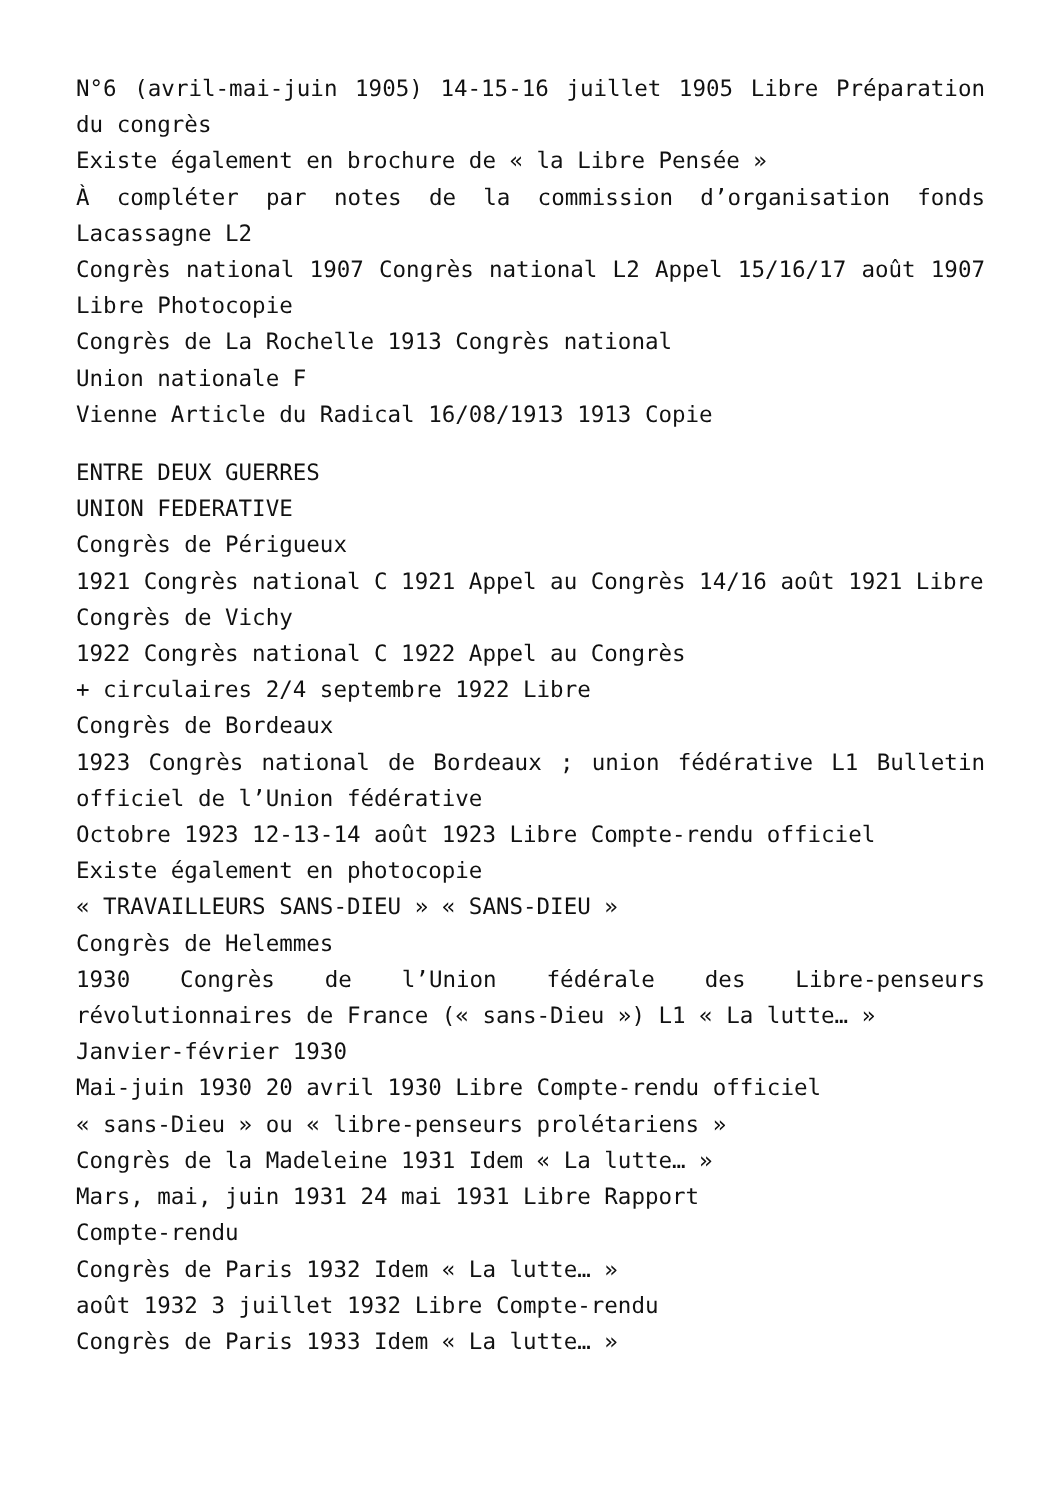N°6 (avril-mai-juin 1905) 14-15-16 juillet 1905 Libre Préparation du congrès
Existe également en brochure de « la Libre Pensée »
À compléter par notes de la commission d’organisation fonds Lacassagne L2
Congrès national 1907 Congrès national L2 Appel 15/16/17 août 1907 Libre Photocopie
Congrès de La Rochelle 1913 Congrès national
Union nationale F
Vienne Article du Radical 16/08/1913 1913 Copie
ENTRE DEUX GUERRES
UNION FEDERATIVE
Congrès de Périgueux
1921 Congrès national C 1921 Appel au Congrès 14/16 août 1921 Libre
Congrès de Vichy
1922 Congrès national C 1922 Appel au Congrès
+ circulaires 2/4 septembre 1922 Libre
Congrès de Bordeaux
1923 Congrès national de Bordeaux ; union fédérative L1 Bulletin officiel de l’Union fédérative
Octobre 1923 12-13-14 août 1923 Libre Compte-rendu officiel
Existe également en photocopie
« TRAVAILLEURS SANS-DIEU » « SANS-DIEU »
Congrès de Helemmes
1930 Congrès de l’Union fédérale des Libre-penseurs révolutionnaires de France (« sans-Dieu ») L1 « La lutte… »
Janvier-février 1930
Mai-juin 1930 20 avril 1930 Libre Compte-rendu officiel
« sans-Dieu » ou « libre-penseurs prolétariens »
Congrès de la Madeleine 1931 Idem « La lutte… »
Mars, mai, juin 1931 24 mai 1931 Libre Rapport
Compte-rendu
Congrès de Paris 1932 Idem « La lutte… »
août 1932 3 juillet 1932 Libre Compte-rendu
Congrès de Paris 1933 Idem « La lutte… »